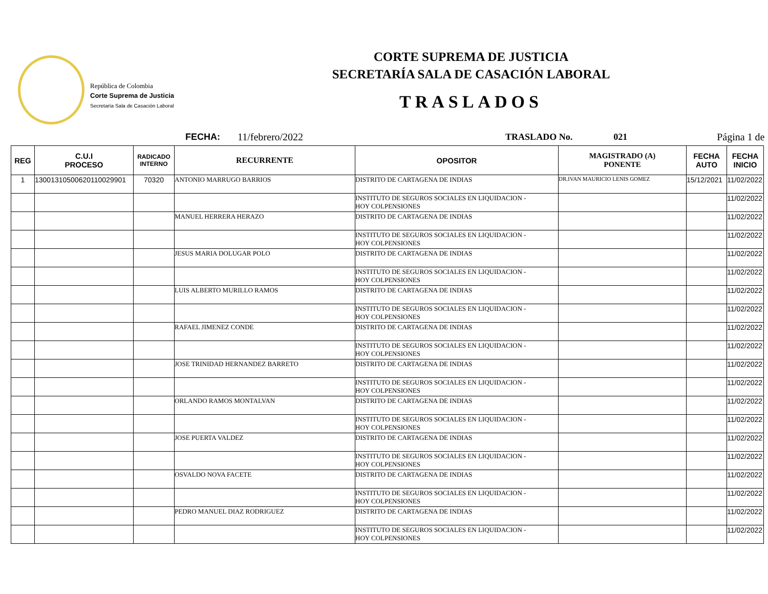República de Colombia
Corte Suprema de Justicia
Secretaría Sala de Casación Laboral
CORTE SUPREMA DE JUSTICIA
SECRETARÍA SALA DE CASACIÓN LABORAL
TRASLADOS
FECHA: 11/febrero/2022 TRASLADO No. 021 Página 1 de
| REG | C.U.I PROCESO | RADICADO INTERNO | RECURRENTE | OPOSITOR | MAGISTRADO (A) PONENTE | FECHA AUTO | FECHA INICIO |
| --- | --- | --- | --- | --- | --- | --- | --- |
| 1 | 13001310500620110029901 | 70320 | ANTONIO MARRUGO BARRIOS | DISTRITO DE CARTAGENA DE INDIAS | DR.IVAN MAURICIO LENIS GOMEZ | 15/12/2021 | 11/02/2022 |
| | | | | INSTITUTO DE SEGUROS SOCIALES EN LIQUIDACION - HOY COLPENSIONES | | | 11/02/2022 |
| | | | MANUEL HERRERA HERAZO | DISTRITO DE CARTAGENA DE INDIAS | | | 11/02/2022 |
| | | | | INSTITUTO DE SEGUROS SOCIALES EN LIQUIDACION - HOY COLPENSIONES | | | 11/02/2022 |
| | | | JESUS MARIA DOLUGAR POLO | DISTRITO DE CARTAGENA DE INDIAS | | | 11/02/2022 |
| | | | | INSTITUTO DE SEGUROS SOCIALES EN LIQUIDACION - HOY COLPENSIONES | | | 11/02/2022 |
| | | | LUIS ALBERTO MURILLO RAMOS | DISTRITO DE CARTAGENA DE INDIAS | | | 11/02/2022 |
| | | | | INSTITUTO DE SEGUROS SOCIALES EN LIQUIDACION - HOY COLPENSIONES | | | 11/02/2022 |
| | | | RAFAEL JIMENEZ CONDE | DISTRITO DE CARTAGENA DE INDIAS | | | 11/02/2022 |
| | | | | INSTITUTO DE SEGUROS SOCIALES EN LIQUIDACION - HOY COLPENSIONES | | | 11/02/2022 |
| | | | JOSE TRINIDAD HERNANDEZ BARRETO | DISTRITO DE CARTAGENA DE INDIAS | | | 11/02/2022 |
| | | | | INSTITUTO DE SEGUROS SOCIALES EN LIQUIDACION - HOY COLPENSIONES | | | 11/02/2022 |
| | | | ORLANDO RAMOS MONTALVAN | DISTRITO DE CARTAGENA DE INDIAS | | | 11/02/2022 |
| | | | | INSTITUTO DE SEGUROS SOCIALES EN LIQUIDACION - HOY COLPENSIONES | | | 11/02/2022 |
| | | | JOSE PUERTA VALDEZ | DISTRITO DE CARTAGENA DE INDIAS | | | 11/02/2022 |
| | | | | INSTITUTO DE SEGUROS SOCIALES EN LIQUIDACION - HOY COLPENSIONES | | | 11/02/2022 |
| | | | OSVALDO NOVA FACETE | DISTRITO DE CARTAGENA DE INDIAS | | | 11/02/2022 |
| | | | | INSTITUTO DE SEGUROS SOCIALES EN LIQUIDACION - HOY COLPENSIONES | | | 11/02/2022 |
| | | | PEDRO MANUEL DIAZ RODRIGUEZ | DISTRITO DE CARTAGENA DE INDIAS | | | 11/02/2022 |
| | | | | INSTITUTO DE SEGUROS SOCIALES EN LIQUIDACION - HOY COLPENSIONES | | | 11/02/2022 |